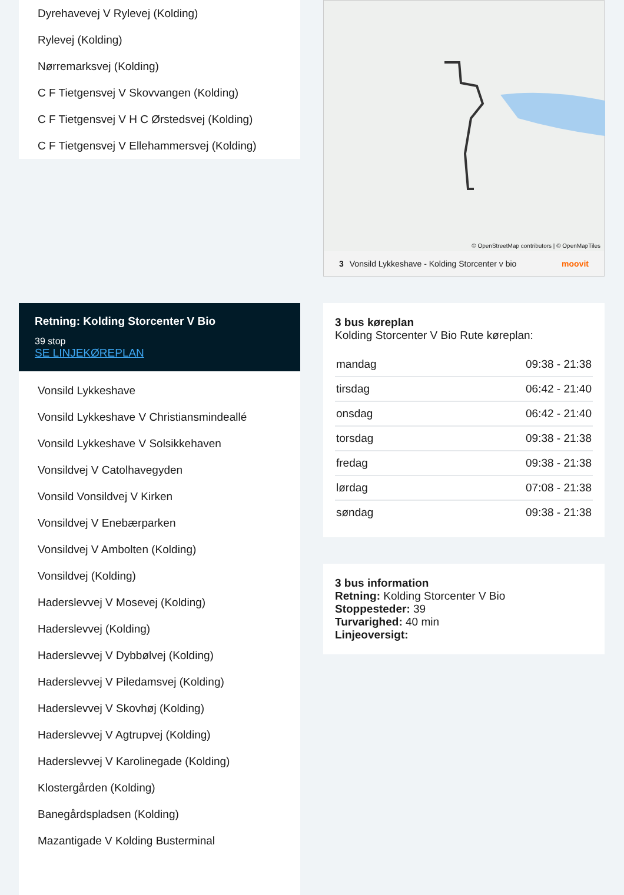Dyrehavevej V Rylevej (Kolding)
Rylevej (Kolding)
Nørremarksvej (Kolding)
C F Tietgensvej V Skovvangen (Kolding)
C F Tietgensvej V H C Ørstedsvej (Kolding)
C F Tietgensvej V Ellehammersvej (Kolding)
Retning: Kolding Storcenter V Bio
39 stop
SE LINJEKØREPLAN
Vonsild Lykkeshave
Vonsild Lykkeshave V Christiansmindeallé
Vonsild Lykkeshave V Solsikkehaven
Vonsildvej V Catolhavegyden
Vonsild Vonsildvej V Kirken
Vonsildvej V Enebærparken
Vonsildvej V Ambolten (Kolding)
Vonsildvej (Kolding)
Haderslevvej V Mosevej (Kolding)
Haderslevvej (Kolding)
Haderslevvej V Dybbølvej (Kolding)
Haderslevvej V Piledamsvej (Kolding)
Haderslevvej V Skovhøj (Kolding)
Haderslevvej V Agtrupvej (Kolding)
Haderslevvej V Karolinegade (Kolding)
Klostergården (Kolding)
Banegårdspladsen (Kolding)
Mazantigade V Kolding Busterminal
© OpenStreetMap contributors | © OpenMapTiles
3 Vonsild Lykkeshave - Kolding Storcenter v bio moovit
3 bus køreplan
Kolding Storcenter V Bio Rute køreplan:
| mandag | 09:38 - 21:38 |
| tirsdag | 06:42 - 21:40 |
| onsdag | 06:42 - 21:40 |
| torsdag | 09:38 - 21:38 |
| fredag | 09:38 - 21:38 |
| lørdag | 07:08 - 21:38 |
| søndag | 09:38 - 21:38 |
3 bus information
Retning: Kolding Storcenter V Bio
Stoppesteder: 39
Turvarighed: 40 min
Linjeoversigt: